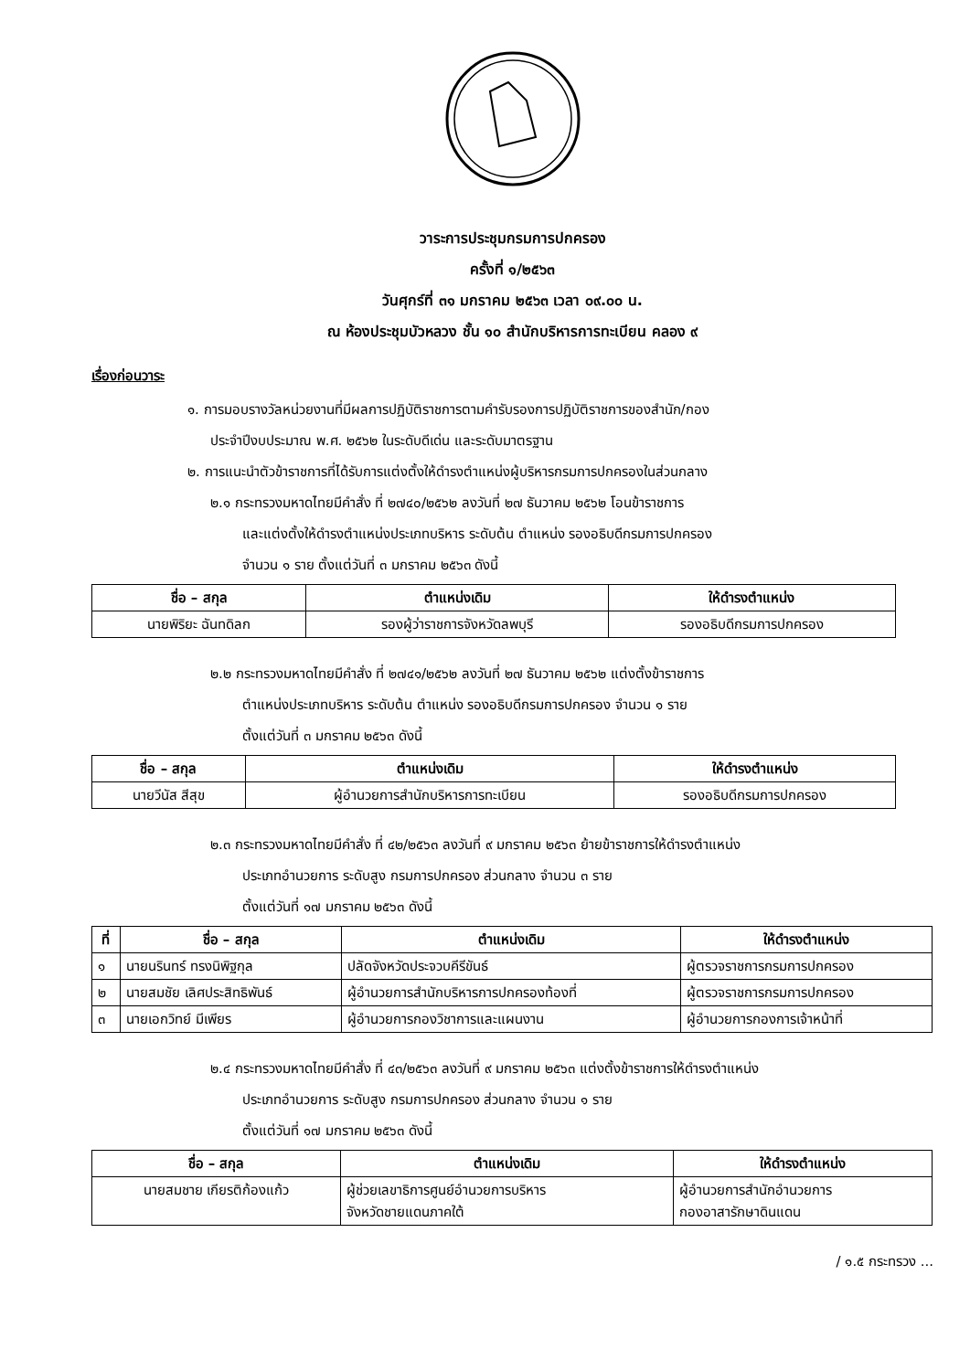วาระการประชุมกรมการปกครอง
ครั้งที่ ๑/๒๕๖๓
วันศุกร์ที่ ๓๑ มกราคม ๒๕๖๓ เวลา ๐๙.๐๐ น.
ณ ห้องประชุมบัวหลวง ชั้น ๑๐ สำนักบริหารการทะเบียน คลอง ๙
เรื่องก่อนวาระ
๑. การมอบรางวัลหน่วยงานที่มีผลการปฏิบัติราชการตามคำรับรองการปฏิบัติราชการของสำนัก/กอง
ประจำปีงบประมาณ พ.ศ. ๒๕๖๒ ในระดับดีเด่น และระดับมาตรฐาน
๒. การแนะนำตัวข้าราชการที่ได้รับการแต่งตั้งให้ดำรงตำแหน่งผู้บริหารกรมการปกครองในส่วนกลาง
๒.๑ กระทรวงมหาดไทยมีคำสั่ง ที่ ๒๗๔๐/๒๕๖๒ ลงวันที่ ๒๗ ธันวาคม ๒๕๖๒ โอนข้าราชการ
และแต่งตั้งให้ดำรงตำแหน่งประเภทบริหาร ระดับต้น ตำแหน่ง รองอธิบดีกรมการปกครอง
จำนวน ๑ ราย ตั้งแต่วันที่ ๓ มกราคม ๒๕๖๓ ดังนี้
| ชื่อ – สกุล | ตำแหน่งเดิม | ให้ดำรงตำแหน่ง |
| --- | --- | --- |
| นายพิริยะ ฉันทดิลก | รองผู้ว่าราชการจังหวัดลพบุรี | รองอธิบดีกรมการปกครอง |
๒.๒ กระทรวงมหาดไทยมีคำสั่ง ที่ ๒๗๔๑/๒๕๖๒ ลงวันที่ ๒๗ ธันวาคม ๒๕๖๒ แต่งตั้งข้าราชการ
ตำแหน่งประเภทบริหาร ระดับต้น ตำแหน่ง รองอธิบดีกรมการปกครอง จำนวน ๑ ราย
ตั้งแต่วันที่ ๓ มกราคม ๒๕๖๓ ดังนี้
| ชื่อ – สกุล | ตำแหน่งเดิม | ให้ดำรงตำแหน่ง |
| --- | --- | --- |
| นายวีนัส สีสุข | ผู้อำนวยการสำนักบริหารการทะเบียน | รองอธิบดีกรมการปกครอง |
๒.๓ กระทรวงมหาดไทยมีคำสั่ง ที่ ๔๒/๒๕๖๓ ลงวันที่ ๙ มกราคม ๒๕๖๓ ย้ายข้าราชการให้ดำรงตำแหน่ง
ประเภทอำนวยการ ระดับสูง กรมการปกครอง ส่วนกลาง จำนวน ๓ ราย
ตั้งแต่วันที่ ๑๗ มกราคม ๒๕๖๓ ดังนี้
| ที่ | ชื่อ – สกุล | ตำแหน่งเดิม | ให้ดำรงตำแหน่ง |
| --- | --- | --- | --- |
| ๑ | นายนรินทร์ ทรงนิพิฐกุล | ปลัดจังหวัดประจวบคีรีขันธ์ | ผู้ตรวจราชการกรมการปกครอง |
| ๒ | นายสมชัย เลิศประสิทธิพันธ์ | ผู้อำนวยการสำนักบริหารการปกครองท้องที่ | ผู้ตรวจราชการกรมการปกครอง |
| ๓ | นายเอกวิทย์ มีเพียร | ผู้อำนวยการกองวิชาการและแผนงาน | ผู้อำนวยการกองการเจ้าหน้าที่ |
๒.๔ กระทรวงมหาดไทยมีคำสั่ง ที่ ๔๓/๒๕๖๓ ลงวันที่ ๙ มกราคม ๒๕๖๓ แต่งตั้งข้าราชการให้ดำรงตำแหน่ง
ประเภทอำนวยการ ระดับสูง กรมการปกครอง ส่วนกลาง จำนวน ๑ ราย
ตั้งแต่วันที่ ๑๗ มกราคม ๒๕๖๓ ดังนี้
| ชื่อ – สกุล | ตำแหน่งเดิม | ให้ดำรงตำแหน่ง |
| --- | --- | --- |
| นายสมชาย เกียรติก้องแก้ว | ผู้ช่วยเลขาธิการศูนย์อำนวยการบริหาร จังหวัดชายแดนภาคใต้ | ผู้อำนวยการสำนักอำนวยการ กองอาสารักษาดินแดน |
/ ๑.๕ กระทรวง ...